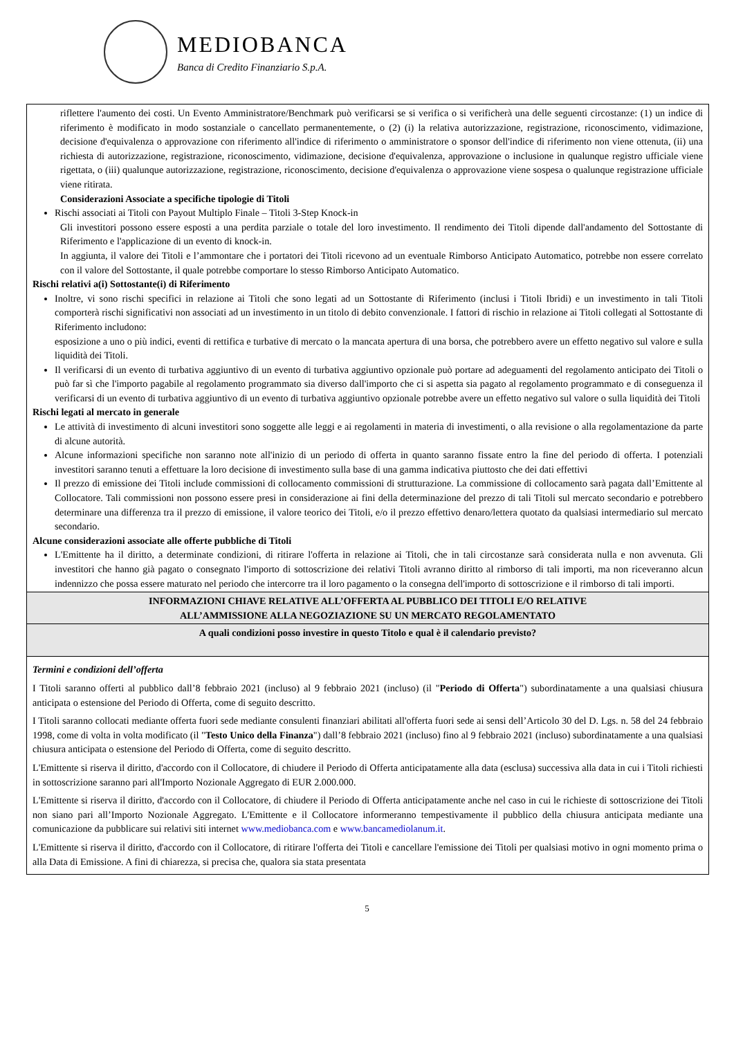MEDIOBANCA
Banca di Credito Finanziario S.p.A.
| riflettere l'aumento dei costi. Un Evento Amministratore/Benchmark può verificarsi se si verifica o si verificherà una delle seguenti circostanze: (1) un indice di riferimento è modificato in modo sostanziale o cancellato permanentemente, o (2) (i) la relativa autorizzazione, registrazione, riconoscimento, vidimazione, decisione d'equivalenza o approvazione con riferimento all'indice di riferimento o amministratore o sponsor dell'indice di riferimento non viene ottenuta, (ii) una richiesta di autorizzazione, registrazione, riconoscimento, vidimazione, decisione d'equivalenza, approvazione o inclusione in qualunque registro ufficiale viene rigettata, o (iii) qualunque autorizzazione, registrazione, riconoscimento, decisione d'equivalenza o approvazione viene sospesa o qualunque registrazione ufficiale viene ritirata. Considerazioni Associate a specifiche tipologie di Titoli Rischi associati ai Titoli con Payout Multiplo Finale – Titoli 3-Step Knock-in Gli investitori possono essere esposti a una perdita parziale o totale del loro investimento. Il rendimento dei Titoli dipende dall'andamento del Sottostante di Riferimento e l'applicazione di un evento di knock-in. In aggiunta, il valore dei Titoli e l’ammontare che i portatori dei Titoli ricevono ad un eventuale Rimborso Anticipato Automatico, potrebbe non essere correlato con il valore del Sottostante, il quale potrebbe comportare lo stesso Rimborso Anticipato Automatico. Rischi relativi a(i) Sottostante(i) di Riferimento Inoltre, vi sono rischi specifici in relazione ai Titoli che sono legati ad un Sottostante di Riferimento (inclusi i Titoli Ibridi) e un investimento in tali Titoli comporterà rischi significativi non associati ad un investimento in un titolo di debito convenzionale. I fattori di rischio in relazione ai Titoli collegati al Sottostante di Riferimento includono: esposizione a uno o più indici, eventi di rettifica e turbative di mercato o la mancata apertura di una borsa, che potrebbero avere un effetto negativo sul valore e sulla liquidità dei Titoli. Il verificarsi di un evento di turbativa aggiuntivo di un evento di turbativa aggiuntivo opzionale può portare ad adeguamenti del regolamento anticipato dei Titoli o può far sì che l'importo pagabile al regolamento programmato sia diverso dall'importo che ci si aspetta sia pagato al regolamento programmato e di conseguenza il verificarsi di un evento di turbativa aggiuntivo di un evento di turbativa aggiuntivo opzionale potrebbe avere un effetto negativo sul valore o sulla liquidità dei Titoli Rischi legati al mercato in generale Le attività di investimento di alcuni investitori sono soggette alle leggi e ai regolamenti in materia di investimenti, o alla revisione o alla regolamentazione da parte di alcune autorità. Alcune informazioni specifiche non saranno note all'inizio di un periodo di offerta in quanto saranno fissate entro la fine del periodo di offerta. I potenziali investitori saranno tenuti a effettuare la loro decisione di investimento sulla base di una gamma indicativa piuttosto che dei dati effettivi Il prezzo di emissione dei Titoli include commissioni di collocamento commissioni di strutturazione. La commissione di collocamento sarà pagata dall’Emittente al Collocatore. Tali commissioni non possono essere presi in considerazione ai fini della determinazione del prezzo di tali Titoli sul mercato secondario e potrebbero determinare una differenza tra il prezzo di emissione, il valore teorico dei Titoli, e/o il prezzo effettivo denaro/lettera quotato da qualsiasi intermediario sul mercato secondario. Alcune considerazioni associate alle offerte pubbliche di Titoli L'Emittente ha il diritto, a determinate condizioni, di ritirare l'offerta in relazione ai Titoli, che in tali circostanze sarà considerata nulla e non avvenuta. Gli investitori che hanno già pagato o consegnato l'importo di sottoscrizione dei relativi Titoli avranno diritto al rimborso di tali importi, ma non riceveranno alcun indennizzo che possa essere maturato nel periodo che intercorre tra il loro pagamento o la consegna dell'importo di sottoscrizione e il rimborso di tali importi. |
| INFORMAZIONI CHIAVE RELATIVE ALL’OFFERTA AL PUBBLICO DEI TITOLI E/O RELATIVE ALL’AMMISSIONE ALLA NEGOZIAZIONE SU UN MERCATO REGOLAMENTATO |
| A quali condizioni posso investire in questo Titolo e qual è il calendario previsto? |
| Termini e condizioni dell’offerta I Titoli saranno offerti al pubblico dall’8 febbraio 2021 (incluso) al 9 febbraio 2021 (incluso) (il " Periodo di Offerta ") subordinatamente a una qualsiasi chiusura anticipata o estensione del Periodo di Offerta, come di seguito descritto. I Titoli saranno collocati mediante offerta fuori sede mediante consulenti finanziari abilitati all'offerta fuori sede ai sensi dell’Articolo 30 del D. Lgs. n. 58 del 24 febbraio 1998, come di volta in volta modificato (il " Testo Unico della Finanza ") dall’8 febbraio 2021 (incluso) fino al 9 febbraio 2021 (incluso) subordinatamente a una qualsiasi chiusura anticipata o estensione del Periodo di Offerta, come di seguito descritto. L'Emittente si riserva il diritto, d'accordo con il Collocatore, di chiudere il Periodo di Offerta anticipatamente alla data (esclusa) successiva alla data in cui i Titoli richiesti in sottoscrizione saranno pari all'Importo Nozionale Aggregato di EUR 2.000.000. L'Emittente si riserva il diritto, d'accordo con il Collocatore, di chiudere il Periodo di Offerta anticipatamente anche nel caso in cui le richieste di sottoscrizione dei Titoli non siano pari all’Importo Nozionale Aggregato. L'Emittente e il Collocatore informeranno tempestivamente il pubblico della chiusura anticipata mediante una comunicazione da pubblicare sui relativi siti internet www.mediobanca.com e www.bancamediolanum.it . L'Emittente si riserva il diritto, d'accordo con il Collocatore, di ritirare l'offerta dei Titoli e cancellare l'emissione dei Titoli per qualsiasi motivo in ogni momento prima o alla Data di Emissione. A fini di chiarezza, si precisa che, qualora sia stata presentata |
5